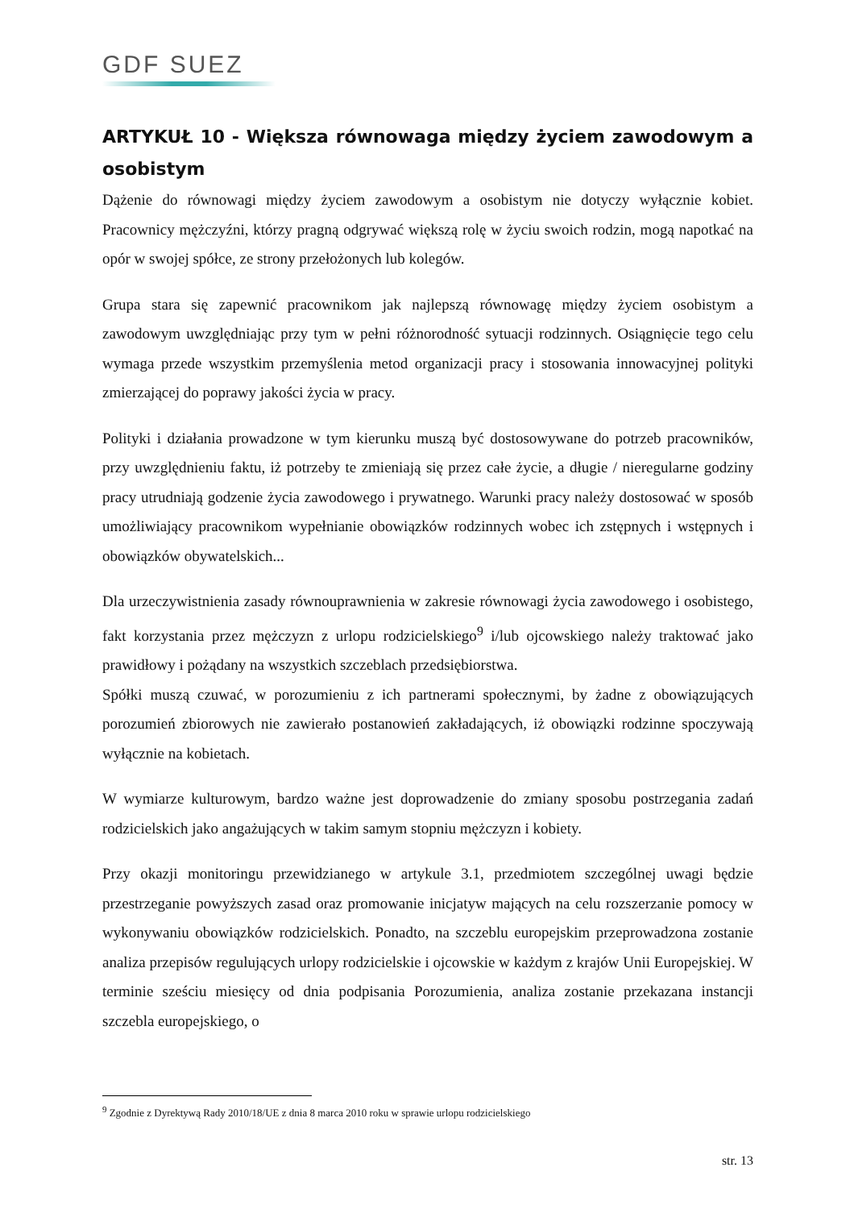GDF SUEZ
ARTYKUŁ 10 - Większa równowaga między życiem zawodowym a osobistym
Dążenie do równowagi między życiem zawodowym a osobistym nie dotyczy wyłącznie kobiet. Pracownicy mężczyźni, którzy pragną odgrywać większą rolę w życiu swoich rodzin, mogą napotkać na opór w swojej spółce, ze strony przełożonych lub kolegów.
Grupa stara się zapewnić pracownikom jak najlepszą równowagę między życiem osobistym a zawodowym uwzględniając przy tym w pełni różnorodność sytuacji rodzinnych. Osiągnięcie tego celu wymaga przede wszystkim przemyślenia metod organizacji pracy i stosowania innowacyjnej polityki zmierzającej do poprawy jakości życia w pracy.
Polityki i działania prowadzone w tym kierunku muszą być dostosowywane do potrzeb pracowników, przy uwzględnieniu faktu, iż potrzeby te zmieniają się przez całe życie, a długie / nieregularne godziny pracy utrudniają godzenie życia zawodowego i prywatnego. Warunki pracy należy dostosować w sposób umożliwiający pracownikom wypełnianie obowiązków rodzinnych wobec ich zstępnych i wstępnych i obowiązków obywatelskich...
Dla urzeczywistnienia zasady równouprawnienia w zakresie równowagi życia zawodowego i osobistego, fakt korzystania przez mężczyzn z urlopu rodzicielskiego<sup>9</sup> i/lub ojcowskiego należy traktować jako prawidłowy i pożądany na wszystkich szczeblach przedsiębiorstwa.
Spółki muszą czuwać, w porozumieniu z ich partnerami społecznymi, by żadne z obowiązujących porozumień zbiorowych nie zawierało postanowień zakładających, iż obowiązki rodzinne spoczywają wyłącznie na kobietach.
W wymiarze kulturowym, bardzo ważne jest doprowadzenie do zmiany sposobu postrzegania zadań rodzicielskich jako angażujących w takim samym stopniu mężczyzn i kobiety.
Przy okazji monitoringu przewidzianego w artykule 3.1, przedmiotem szczególnej uwagi będzie przestrzeganie powyższych zasad oraz promowanie inicjatyw mających na celu rozszerzanie pomocy w wykonywaniu obowiązków rodzicielskich. Ponadto, na szczeblu europejskim przeprowadzona zostanie analiza przepisów regulujących urlopy rodzicielskie i ojcowskie w każdym z krajów Unii Europejskiej. W terminie sześciu miesięcy od dnia podpisania Porozumienia, analiza zostanie przekazana instancji szczebla europejskiego, o
<sup>9</sup> Zgodnie z Dyrektywą Rady 2010/18/UE z dnia 8 marca 2010 roku w sprawie urlopu rodzicielskiego
str. 13